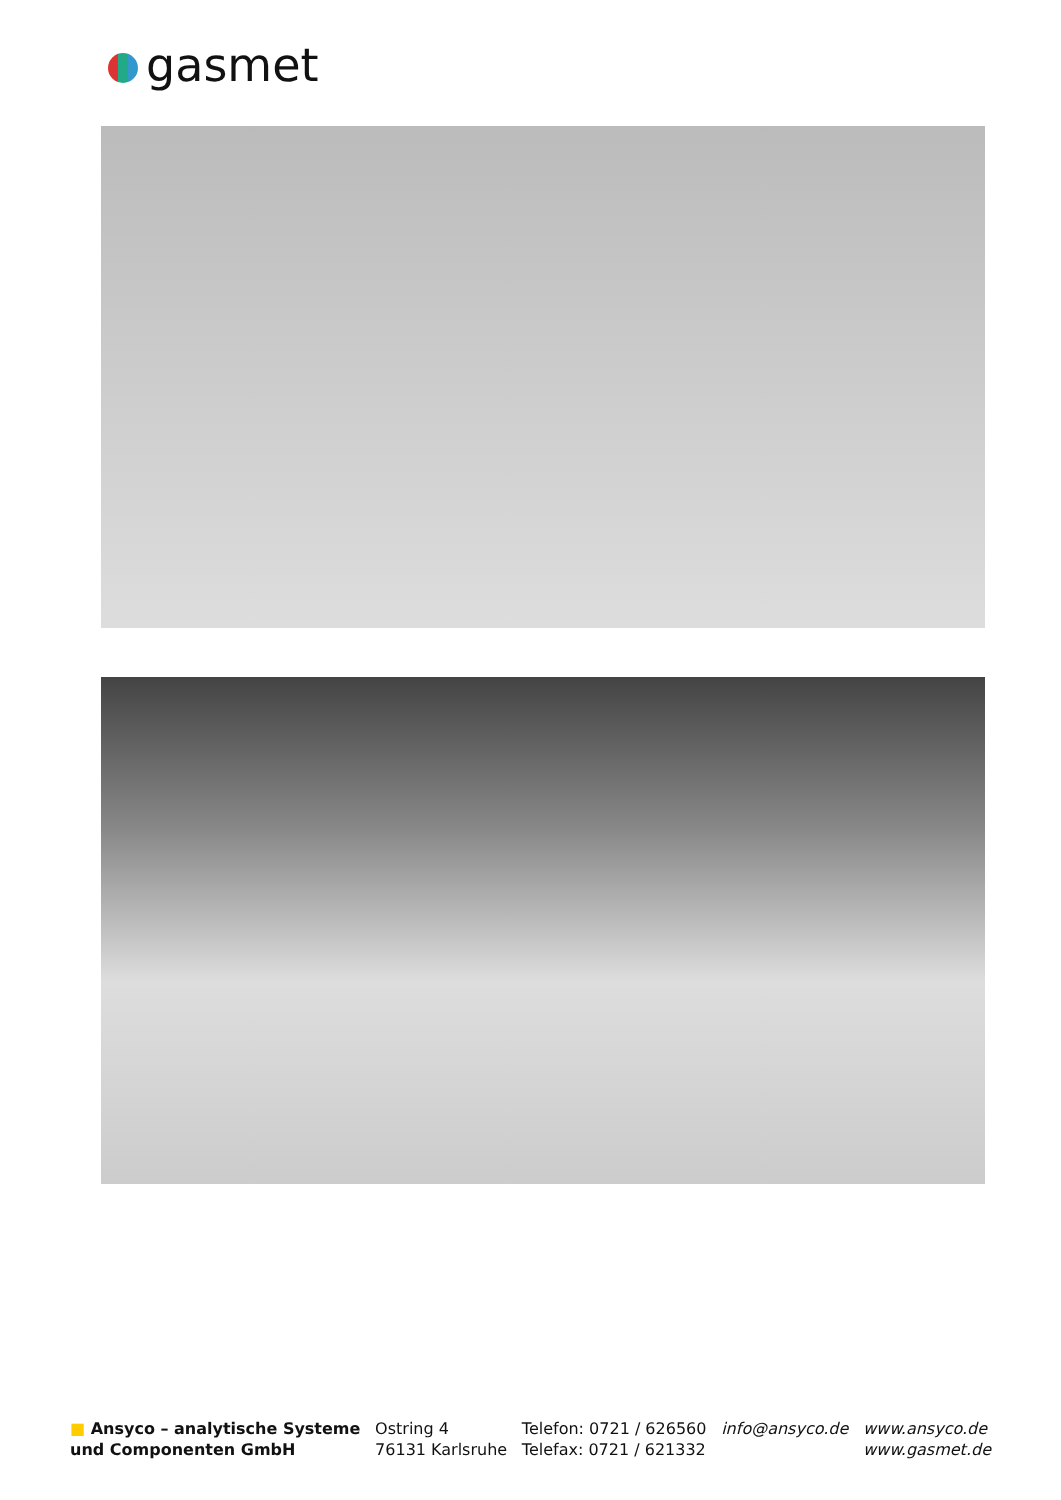gasmet
■ Ansyco – analytische Systeme
und Componenten GmbH
Ostring 4
76131 Karlsruhe
Telefon: 0721 / 626560
Telefax: 0721 / 621332
info@ansyco.de www.ansyco.de
www.gasmet.de